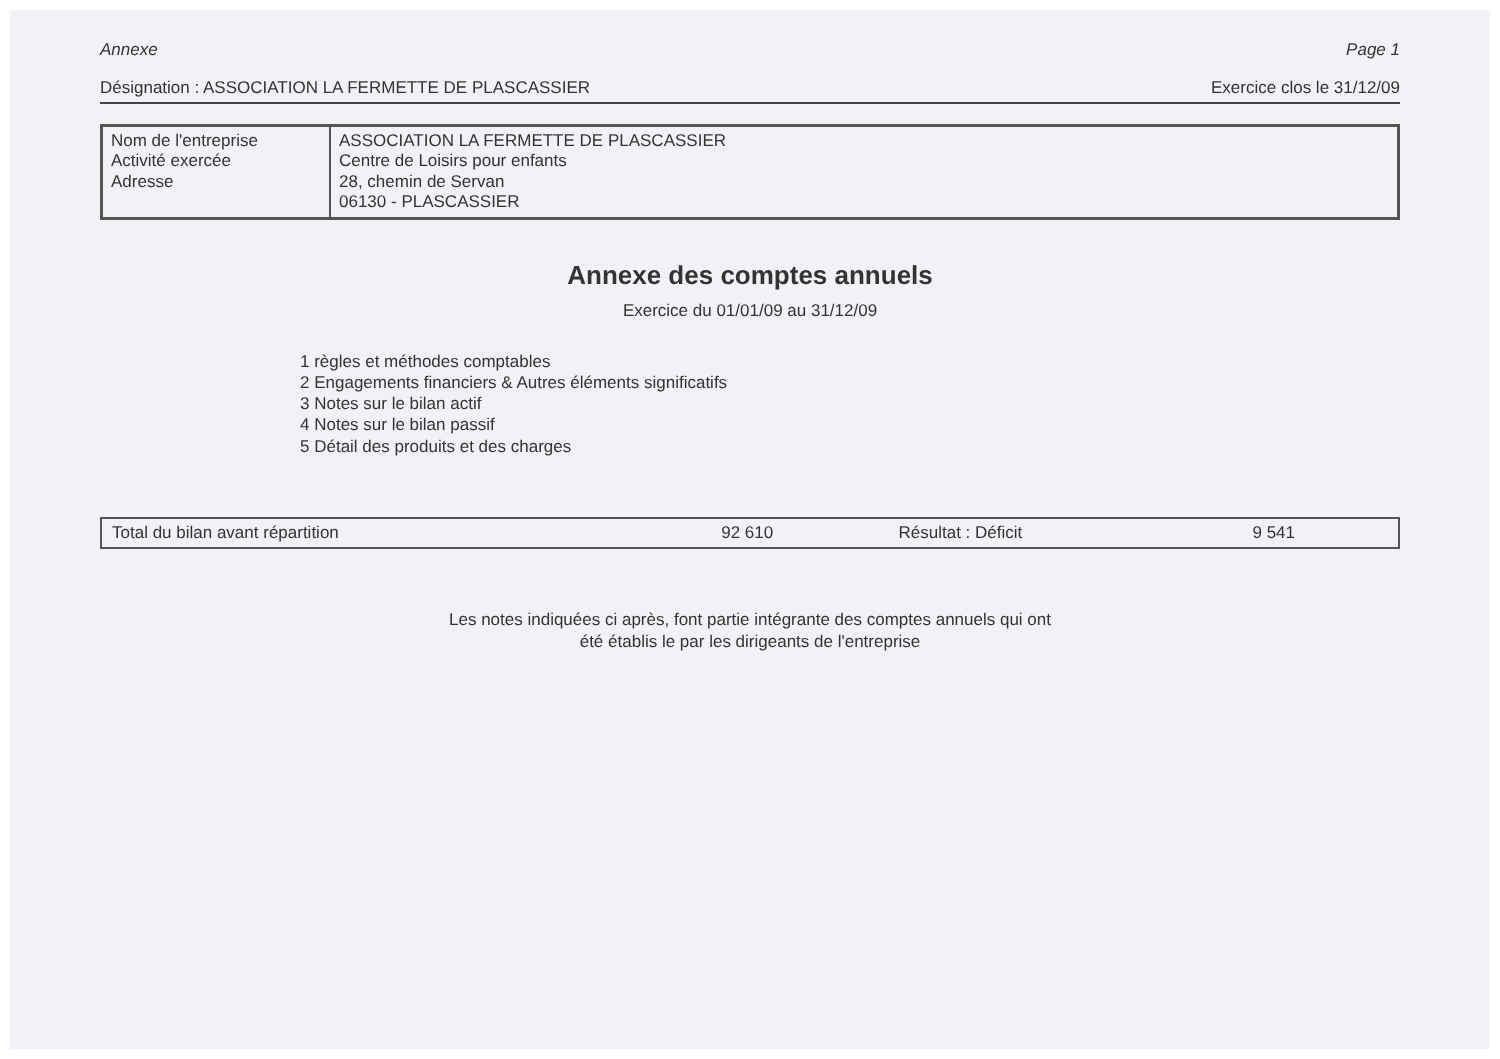Annexe Page 1
Désignation : ASSOCIATION LA FERMETTE DE PLASCASSIER Exercice clos le 31/12/09
| Nom de l'entreprise Activité exercée Adresse | ASSOCIATION LA FERMETTE DE PLASCASSIER Centre de Loisirs pour enfants 28, chemin de Servan 06130 - PLASCASSIER |
Annexe des comptes annuels
Exercice du 01/01/09 au 31/12/09
1 règles et méthodes comptables
2 Engagements financiers & Autres éléments significatifs
3 Notes sur le bilan actif
4 Notes sur le bilan passif
5 Détail des produits et des charges
| Total du bilan avant répartition | 92 610 | Résultat : Déficit | 9 541 |
Les notes indiquées ci après, font partie intégrante des comptes annuels qui ont
été établis le par les dirigeants de l'entreprise